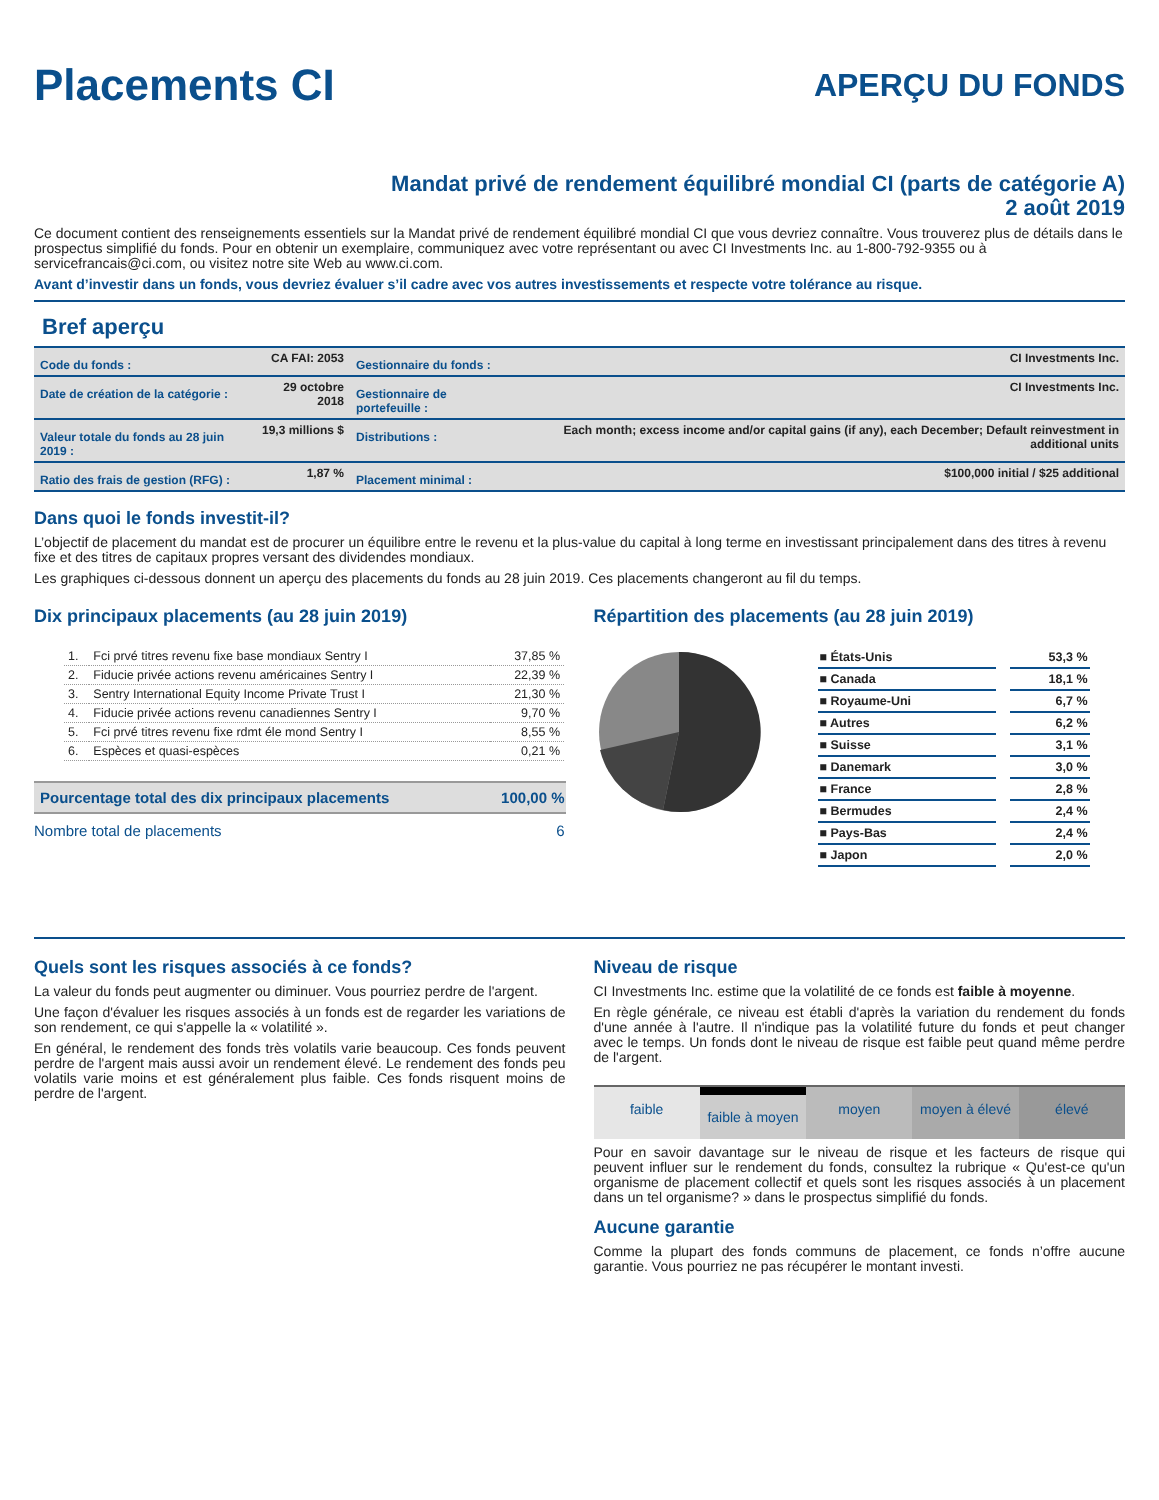Placements CI
APERÇU DU FONDS
Mandat privé de rendement équilibré mondial CI (parts de catégorie A)
2 août 2019
Ce document contient des renseignements essentiels sur la Mandat privé de rendement équilibré mondial CI que vous devriez connaître. Vous trouverez plus de détails dans le prospectus simplifié du fonds. Pour en obtenir un exemplaire, communiquez avec votre représentant ou avec CI Investments Inc. au 1-800-792-9355 ou à servicefrancais@ci.com, ou visitez notre site Web au www.ci.com.
Avant d’investir dans un fonds, vous devriez évaluer s’il cadre avec vos autres investissements et respecte votre tolérance au risque.
Bref aperçu
| Code du fonds : | CA FAI: 2053 | Gestionnaire du fonds : | CI Investments Inc. |
| Date de création de la catégorie : | 29 octobre 2018 | Gestionnaire de portefeuille : | CI Investments Inc. |
| Valeur totale du fonds au 28 juin 2019 : | 19,3 millions $ | Distributions : | Each month; excess income and/or capital gains (if any), each December; Default reinvestment in additional units |
| Ratio des frais de gestion (RFG) : | 1,87 % | Placement minimal : | $100,000 initial / $25 additional |
Dans quoi le fonds investit-il?
L’objectif de placement du mandat est de procurer un équilibre entre le revenu et la plus-value du capital à long terme en investissant principalement dans des titres à revenu fixe et des titres de capitaux propres versant des dividendes mondiaux.
Les graphiques ci-dessous donnent un aperçu des placements du fonds au 28 juin 2019. Ces placements changeront au fil du temps.
Dix principaux placements (au 28 juin 2019)
| 1. | Fci prvé titres revenu fixe base mondiaux Sentry I | 37,85 % |
| 2. | Fiducie privée actions revenu américaines Sentry I | 22,39 % |
| 3. | Sentry International Equity Income Private Trust I | 21,30 % |
| 4. | Fiducie privée actions revenu canadiennes Sentry I | 9,70 % |
| 5. | Fci prvé titres revenu fixe rdmt éle mond Sentry I | 8,55 % |
| 6. | Espèces et quasi-espèces | 0,21 % |
| Pourcentage total des dix principaux placements | 100,00 % |
| Nombre total de placements | 6 |
Répartition des placements (au 28 juin 2019)
| ■ États-Unis | 53,3 % |
| ■ Canada | 18,1 % |
| ■ Royaume-Uni | 6,7 % |
| ■ Autres | 6,2 % |
| ■ Suisse | 3,1 % |
| ■ Danemark | 3,0 % |
| ■ France | 2,8 % |
| ■ Bermudes | 2,4 % |
| ■ Pays-Bas | 2,4 % |
| ■ Japon | 2,0 % |
Quels sont les risques associés à ce fonds?
La valeur du fonds peut augmenter ou diminuer. Vous pourriez perdre de l'argent.
Une façon d'évaluer les risques associés à un fonds est de regarder les variations de son rendement, ce qui s'appelle la « volatilité ».
En général, le rendement des fonds très volatils varie beaucoup. Ces fonds peuvent perdre de l'argent mais aussi avoir un rendement élevé. Le rendement des fonds peu volatils varie moins et est généralement plus faible. Ces fonds risquent moins de perdre de l'argent.
Niveau de risque
CI Investments Inc. estime que la volatilité de ce fonds est faible à moyenne.
En règle générale, ce niveau est établi d'après la variation du rendement du fonds d'une année à l'autre. Il n'indique pas la volatilité future du fonds et peut changer avec le temps. Un fonds dont le niveau de risque est faible peut quand même perdre de l'argent.
faible faible à moyen moyen moyen à élevé élevé
Pour en savoir davantage sur le niveau de risque et les facteurs de risque qui peuvent influer sur le rendement du fonds, consultez la rubrique « Qu'est-ce qu'un organisme de placement collectif et quels sont les risques associés à un placement dans un tel organisme? » dans le prospectus simplifié du fonds.
Aucune garantie
Comme la plupart des fonds communs de placement, ce fonds n’offre aucune garantie. Vous pourriez ne pas récupérer le montant investi.